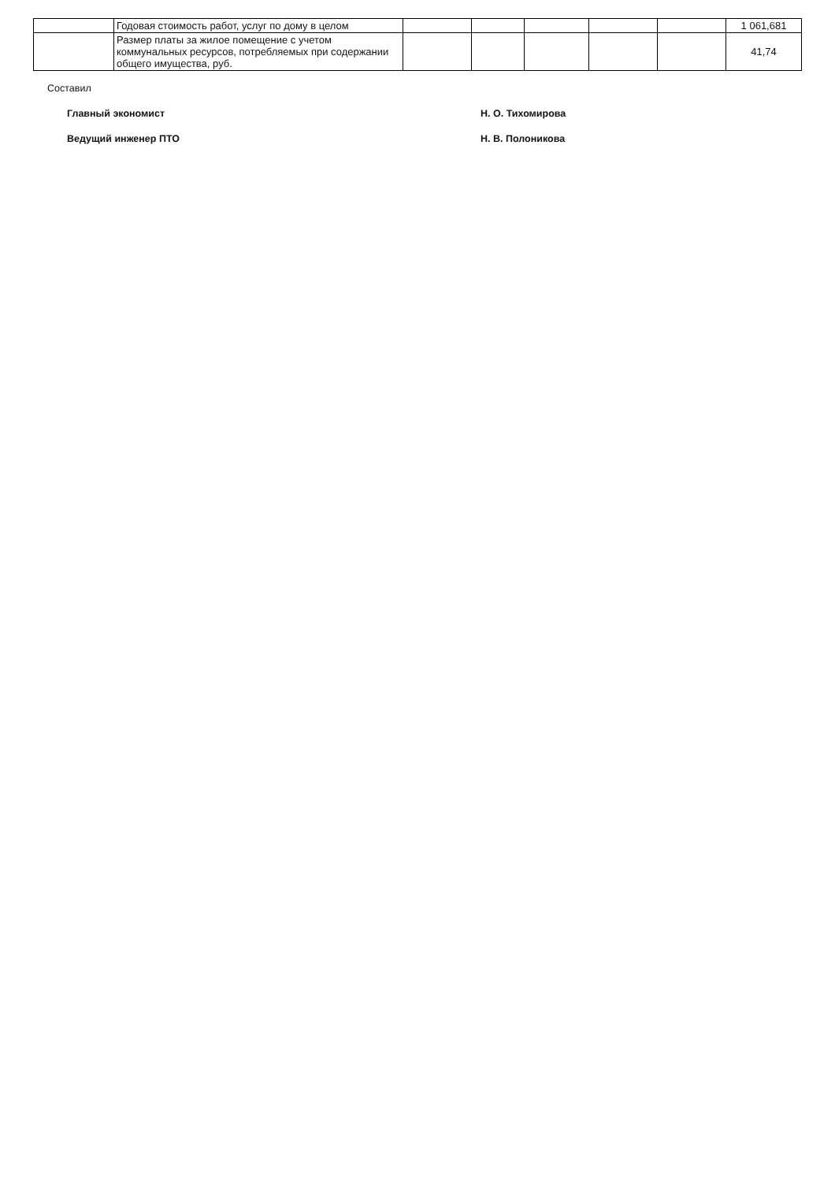| | Годовая стоимость работ, услуг по дому в целом | | | | | | 1 061,681 |
| | Размер платы за жилое помещение с учетом коммунальных ресурсов, потребляемых при содержании общего имущества, руб. | | | | | | 41,74 |
Составил
Главный экономист Н. О. Тихомирова
Ведущий инженер ПТО Н. В. Полоникова